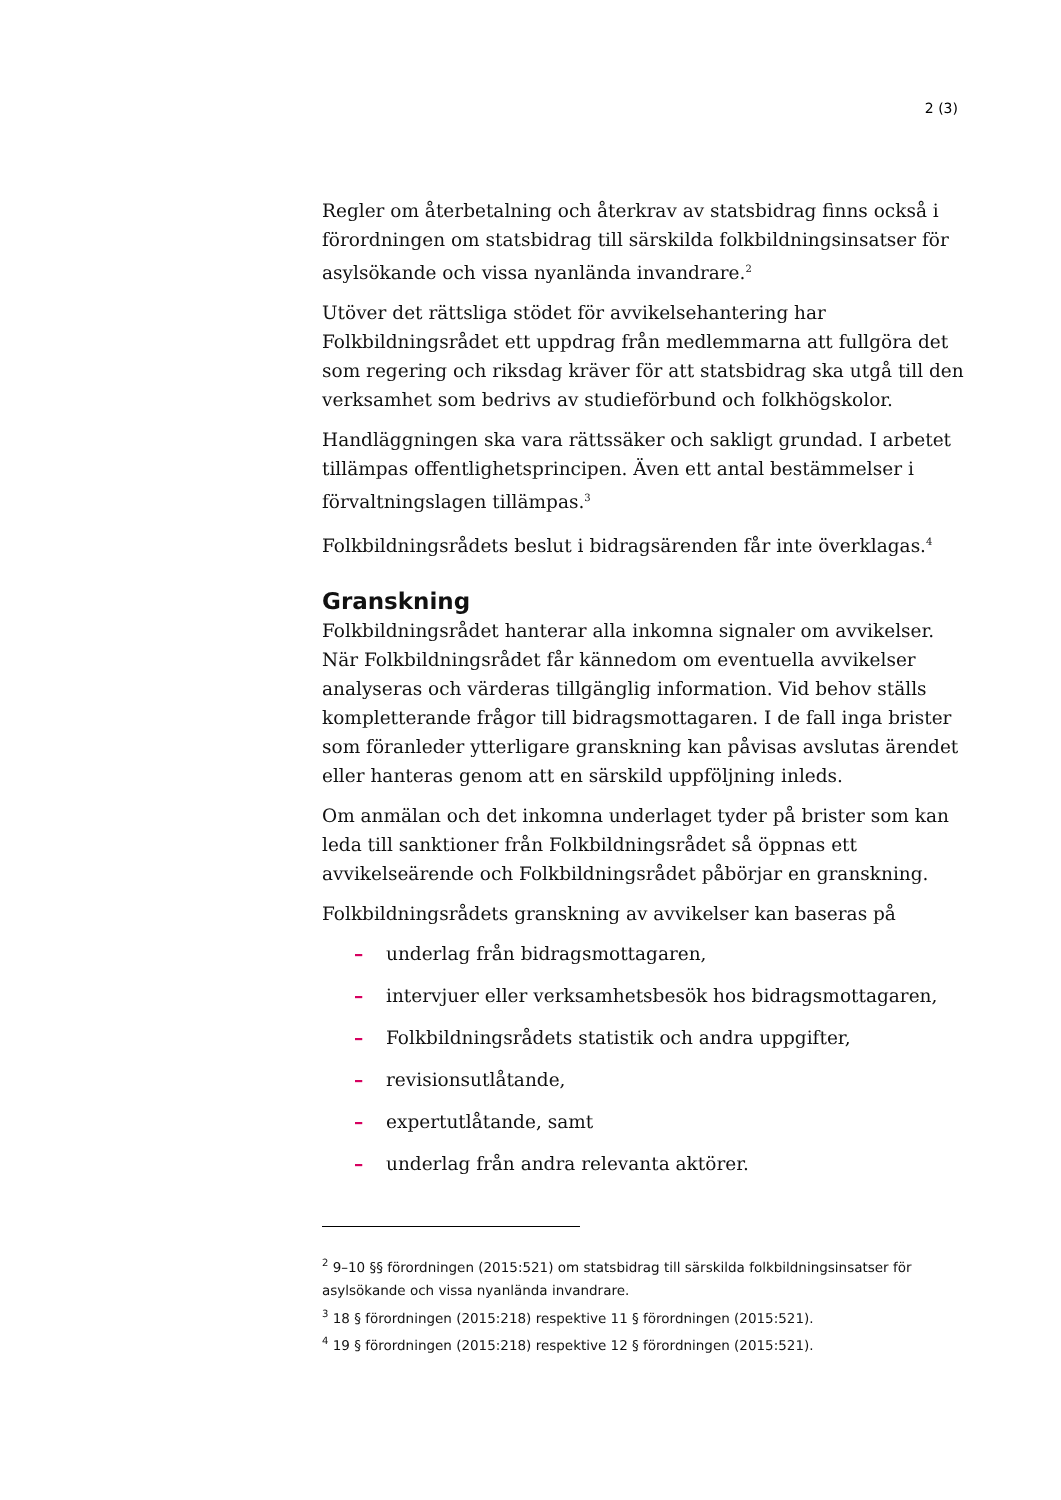2 (3)
Regler om återbetalning och återkrav av statsbidrag finns också i förordningen om statsbidrag till särskilda folkbildningsinsatser för asylsökande och vissa nyanlända invandrare.<sup>2</sup>
Utöver det rättsliga stödet för avvikelsehantering har Folkbildningsrådet ett uppdrag från medlemmarna att fullgöra det som regering och riksdag kräver för att statsbidrag ska utgå till den verksamhet som bedrivs av studieförbund och folkhögskolor.
Handläggningen ska vara rättssäker och sakligt grundad. I arbetet tillämpas offentlighetsprincipen. Även ett antal bestämmelser i förvaltningslagen tillämpas.<sup>3</sup>
Folkbildningsrådets beslut i bidragsärenden får inte överklagas.<sup>4</sup>
Granskning
Folkbildningsrådet hanterar alla inkomna signaler om avvikelser. När Folkbildningsrådet får kännedom om eventuella avvikelser analyseras och värderas tillgänglig information. Vid behov ställs kompletterande frågor till bidragsmottagaren. I de fall inga brister som föranleder ytterligare granskning kan påvisas avslutas ärendet eller hanteras genom att en särskild uppföljning inleds.
Om anmälan och det inkomna underlaget tyder på brister som kan leda till sanktioner från Folkbildningsrådet så öppnas ett avvikelseärende och Folkbildningsrådet påbörjar en granskning.
Folkbildningsrådets granskning av avvikelser kan baseras på
– underlag från bidragsmottagaren,
– intervjuer eller verksamhetsbesök hos bidragsmottagaren,
– Folkbildningsrådets statistik och andra uppgifter,
– revisionsutlåtande,
– expertutlåtande, samt
– underlag från andra relevanta aktörer.
<sup>2</sup> 9–10 §§ förordningen (2015:521) om statsbidrag till särskilda folkbildningsinsatser för asylsökande och vissa nyanlända invandrare.
<sup>3</sup> 18 § förordningen (2015:218) respektive 11 § förordningen (2015:521).
<sup>4</sup> 19 § förordningen (2015:218) respektive 12 § förordningen (2015:521).